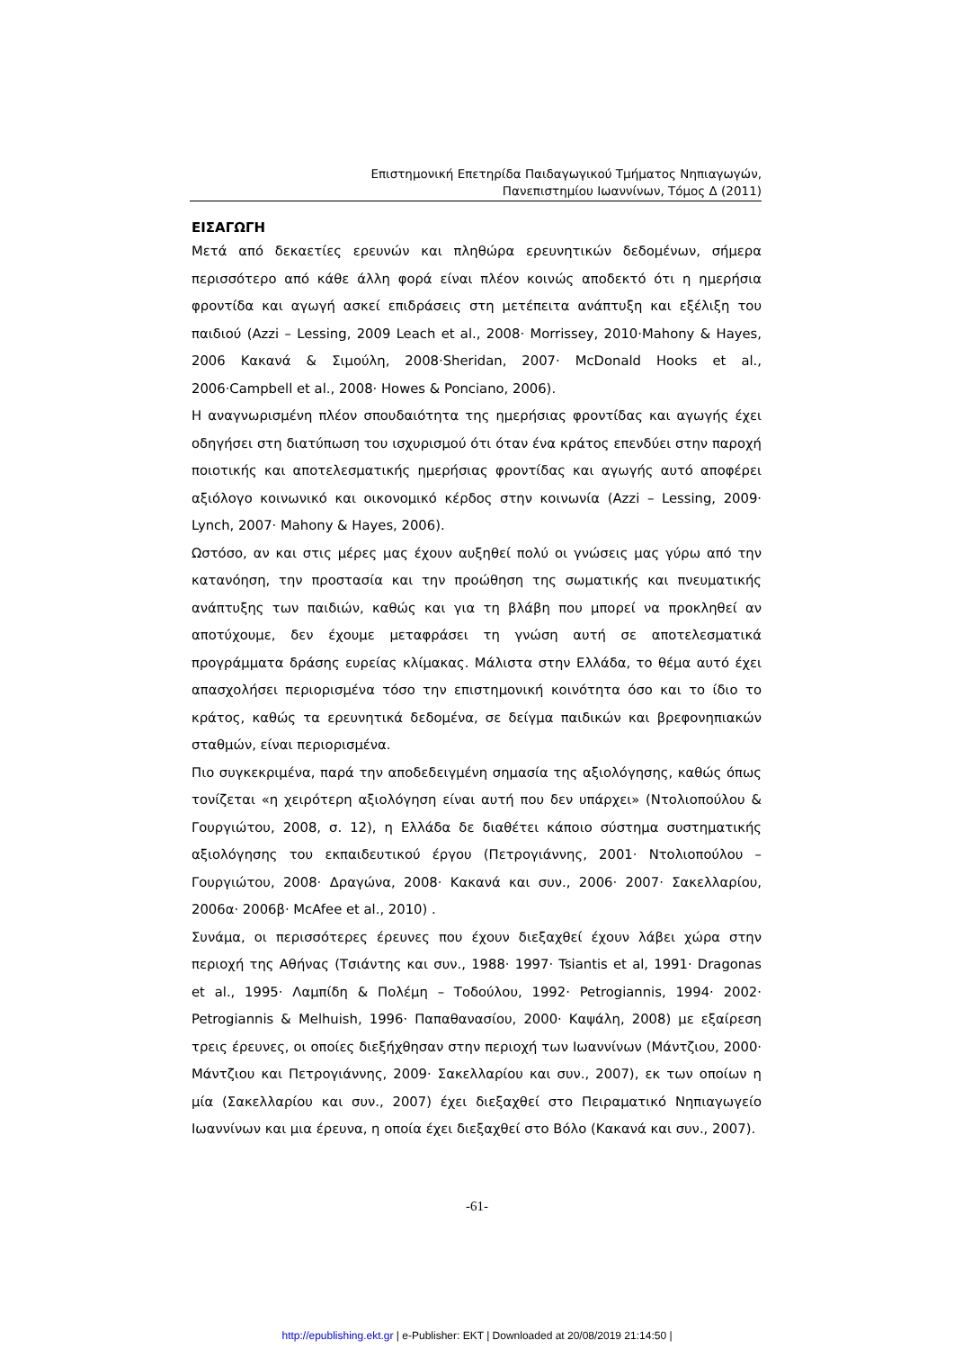Επιστημονική Επετηρίδα Παιδαγωγικού Τμήματος Νηπιαγωγών,
Πανεπιστημίου Ιωαννίνων, Τόμος Δ (2011)
ΕΙΣΑΓΩΓΗ
Μετά από δεκαετίες ερευνών και πληθώρα ερευνητικών δεδομένων, σήμερα περισσότερο από κάθε άλλη φορά είναι πλέον κοινώς αποδεκτό ότι η ημερήσια φροντίδα και αγωγή ασκεί επιδράσεις στη μετέπειτα ανάπτυξη και εξέλιξη του παιδιού (Azzi – Lessing, 2009 Leach et al., 2008· Morrissey, 2010·Mahony & Hayes, 2006 Κακανά & Σιμούλη, 2008·Sheridan, 2007· McDonald Hooks et al., 2006·Campbell et al., 2008· Howes & Ponciano, 2006).
Η αναγνωρισμένη πλέον σπουδαιότητα της ημερήσιας φροντίδας και αγωγής έχει οδηγήσει στη διατύπωση του ισχυρισμού ότι όταν ένα κράτος επενδύει στην παροχή ποιοτικής και αποτελεσματικής ημερήσιας φροντίδας και αγωγής αυτό αποφέρει αξιόλογο κοινωνικό και οικονομικό κέρδος στην κοινωνία (Azzi – Lessing, 2009· Lynch, 2007· Mahony & Hayes, 2006).
Ωστόσο, αν και στις μέρες μας έχουν αυξηθεί πολύ οι γνώσεις μας γύρω από την κατανόηση, την προστασία και την προώθηση της σωματικής και πνευματικής ανάπτυξης των παιδιών, καθώς και για τη βλάβη που μπορεί να προκληθεί αν αποτύχουμε, δεν έχουμε μεταφράσει τη γνώση αυτή σε αποτελεσματικά προγράμματα δράσης ευρείας κλίμακας. Μάλιστα στην Ελλάδα, το θέμα αυτό έχει απασχολήσει περιορισμένα τόσο την επιστημονική κοινότητα όσο και το ίδιο το κράτος, καθώς τα ερευνητικά δεδομένα, σε δείγμα παιδικών και βρεφονηπιακών σταθμών, είναι περιορισμένα.
Πιο συγκεκριμένα, παρά την αποδεδειγμένη σημασία της αξιολόγησης, καθώς όπως τονίζεται «η χειρότερη αξιολόγηση είναι αυτή που δεν υπάρχει» (Ντολιοπούλου & Γουργιώτου, 2008, σ. 12), η Ελλάδα δε διαθέτει κάποιο σύστημα συστηματικής αξιολόγησης του εκπαιδευτικού έργου (Πετρογιάννης, 2001· Ντολιοπούλου – Γουργιώτου, 2008· Δραγώνα, 2008· Κακανά και συν., 2006· 2007· Σακελλαρίου, 2006α· 2006β· McAfee et al., 2010) .
Συνάμα, οι περισσότερες έρευνες που έχουν διεξαχθεί έχουν λάβει χώρα στην περιοχή της Αθήνας (Τσιάντης και συν., 1988· 1997· Tsiantis et al, 1991· Dragonas et al., 1995· Λαμπίδη & Πολέμη – Τοδούλου, 1992· Petrogiannis, 1994· 2002· Petrogiannis & Melhuish, 1996· Παπαθανασίου, 2000· Καψάλη, 2008) με εξαίρεση τρεις έρευνες, οι οποίες διεξήχθησαν στην περιοχή των Ιωαννίνων (Μάντζιου, 2000· Μάντζιου και Πετρογιάννης, 2009· Σακελλαρίου και συν., 2007), εκ των οποίων η μία (Σακελλαρίου και συν., 2007) έχει διεξαχθεί στο Πειραματικό Νηπιαγωγείο Ιωαννίνων και μια έρευνα, η οποία έχει διεξαχθεί στο Βόλο (Κακανά και συν., 2007).
-61-
http://epublishing.ekt.gr | e-Publisher: EKT | Downloaded at 20/08/2019 21:14:50 |